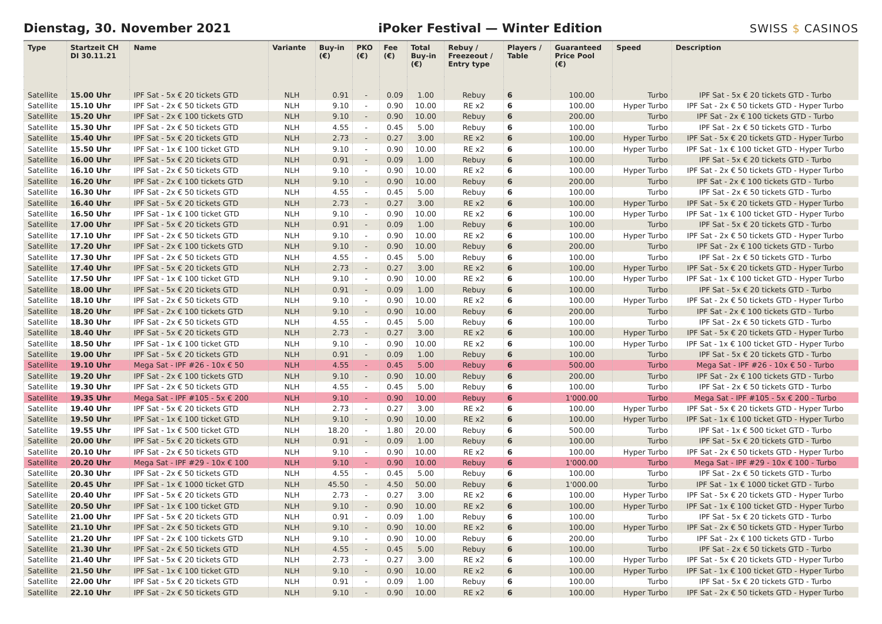Dienstag, 30. November 2021
iPoker Festival — Winter Edition
SWISS $ CASINOS
| Type | Startzeit CH DI 30.11.21 | Name | Variante | Buy-in (€) | PKO (€) | Fee (€) | Total Buy-in (€) | Rebuy / Freezeout / Entry type | Players / Table | Guaranteed Price Pool (€) | Speed | Description |
| --- | --- | --- | --- | --- | --- | --- | --- | --- | --- | --- | --- | --- |
| Satellite | 15.00 Uhr | IPF Sat - 5x € 20 tickets GTD | NLH | 0.91 | - | 0.09 | 1.00 | Rebuy | 6 | 100.00 | Turbo | IPF Sat - 5x € 20 tickets GTD - Turbo |
| Satellite | 15.10 Uhr | IPF Sat - 2x € 50 tickets GTD | NLH | 9.10 | - | 0.90 | 10.00 | RE x2 | 6 | 100.00 | Hyper Turbo | IPF Sat - 2x € 50 tickets GTD - Hyper Turbo |
| Satellite | 15.20 Uhr | IPF Sat - 2x € 100 tickets GTD | NLH | 9.10 | - | 0.90 | 10.00 | Rebuy | 6 | 200.00 | Turbo | IPF Sat - 2x € 100 tickets GTD - Turbo |
| Satellite | 15.30 Uhr | IPF Sat - 2x € 50 tickets GTD | NLH | 4.55 | - | 0.45 | 5.00 | Rebuy | 6 | 100.00 | Turbo | IPF Sat - 2x € 50 tickets GTD - Turbo |
| Satellite | 15.40 Uhr | IPF Sat - 5x € 20 tickets GTD | NLH | 2.73 | - | 0.27 | 3.00 | RE x2 | 6 | 100.00 | Hyper Turbo | IPF Sat - 5x € 20 tickets GTD - Hyper Turbo |
| Satellite | 15.50 Uhr | IPF Sat - 1x € 100 ticket GTD | NLH | 9.10 | - | 0.90 | 10.00 | RE x2 | 6 | 100.00 | Hyper Turbo | IPF Sat - 1x € 100 ticket GTD - Hyper Turbo |
| Satellite | 16.00 Uhr | IPF Sat - 5x € 20 tickets GTD | NLH | 0.91 | - | 0.09 | 1.00 | Rebuy | 6 | 100.00 | Turbo | IPF Sat - 5x € 20 tickets GTD - Turbo |
| Satellite | 16.10 Uhr | IPF Sat - 2x € 50 tickets GTD | NLH | 9.10 | - | 0.90 | 10.00 | RE x2 | 6 | 100.00 | Hyper Turbo | IPF Sat - 2x € 50 tickets GTD - Hyper Turbo |
| Satellite | 16.20 Uhr | IPF Sat - 2x € 100 tickets GTD | NLH | 9.10 | - | 0.90 | 10.00 | Rebuy | 6 | 200.00 | Turbo | IPF Sat - 2x € 100 tickets GTD - Turbo |
| Satellite | 16.30 Uhr | IPF Sat - 2x € 50 tickets GTD | NLH | 4.55 | - | 0.45 | 5.00 | Rebuy | 6 | 100.00 | Turbo | IPF Sat - 2x € 50 tickets GTD - Turbo |
| Satellite | 16.40 Uhr | IPF Sat - 5x € 20 tickets GTD | NLH | 2.73 | - | 0.27 | 3.00 | RE x2 | 6 | 100.00 | Hyper Turbo | IPF Sat - 5x € 20 tickets GTD - Hyper Turbo |
| Satellite | 16.50 Uhr | IPF Sat - 1x € 100 ticket GTD | NLH | 9.10 | - | 0.90 | 10.00 | RE x2 | 6 | 100.00 | Hyper Turbo | IPF Sat - 1x € 100 ticket GTD - Hyper Turbo |
| Satellite | 17.00 Uhr | IPF Sat - 5x € 20 tickets GTD | NLH | 0.91 | - | 0.09 | 1.00 | Rebuy | 6 | 100.00 | Turbo | IPF Sat - 5x € 20 tickets GTD - Turbo |
| Satellite | 17.10 Uhr | IPF Sat - 2x € 50 tickets GTD | NLH | 9.10 | - | 0.90 | 10.00 | RE x2 | 6 | 100.00 | Hyper Turbo | IPF Sat - 2x € 50 tickets GTD - Hyper Turbo |
| Satellite | 17.20 Uhr | IPF Sat - 2x € 100 tickets GTD | NLH | 9.10 | - | 0.90 | 10.00 | Rebuy | 6 | 200.00 | Turbo | IPF Sat - 2x € 100 tickets GTD - Turbo |
| Satellite | 17.30 Uhr | IPF Sat - 2x € 50 tickets GTD | NLH | 4.55 | - | 0.45 | 5.00 | Rebuy | 6 | 100.00 | Turbo | IPF Sat - 2x € 50 tickets GTD - Turbo |
| Satellite | 17.40 Uhr | IPF Sat - 5x € 20 tickets GTD | NLH | 2.73 | - | 0.27 | 3.00 | RE x2 | 6 | 100.00 | Hyper Turbo | IPF Sat - 5x € 20 tickets GTD - Hyper Turbo |
| Satellite | 17.50 Uhr | IPF Sat - 1x € 100 ticket GTD | NLH | 9.10 | - | 0.90 | 10.00 | RE x2 | 6 | 100.00 | Hyper Turbo | IPF Sat - 1x € 100 ticket GTD - Hyper Turbo |
| Satellite | 18.00 Uhr | IPF Sat - 5x € 20 tickets GTD | NLH | 0.91 | - | 0.09 | 1.00 | Rebuy | 6 | 100.00 | Turbo | IPF Sat - 5x € 20 tickets GTD - Turbo |
| Satellite | 18.10 Uhr | IPF Sat - 2x € 50 tickets GTD | NLH | 9.10 | - | 0.90 | 10.00 | RE x2 | 6 | 100.00 | Hyper Turbo | IPF Sat - 2x € 50 tickets GTD - Hyper Turbo |
| Satellite | 18.20 Uhr | IPF Sat - 2x € 100 tickets GTD | NLH | 9.10 | - | 0.90 | 10.00 | Rebuy | 6 | 200.00 | Turbo | IPF Sat - 2x € 100 tickets GTD - Turbo |
| Satellite | 18.30 Uhr | IPF Sat - 2x € 50 tickets GTD | NLH | 4.55 | - | 0.45 | 5.00 | Rebuy | 6 | 100.00 | Turbo | IPF Sat - 2x € 50 tickets GTD - Turbo |
| Satellite | 18.40 Uhr | IPF Sat - 5x € 20 tickets GTD | NLH | 2.73 | - | 0.27 | 3.00 | RE x2 | 6 | 100.00 | Hyper Turbo | IPF Sat - 5x € 20 tickets GTD - Hyper Turbo |
| Satellite | 18.50 Uhr | IPF Sat - 1x € 100 ticket GTD | NLH | 9.10 | - | 0.90 | 10.00 | RE x2 | 6 | 100.00 | Hyper Turbo | IPF Sat - 1x € 100 ticket GTD - Hyper Turbo |
| Satellite | 19.00 Uhr | IPF Sat - 5x € 20 tickets GTD | NLH | 0.91 | - | 0.09 | 1.00 | Rebuy | 6 | 100.00 | Turbo | IPF Sat - 5x € 20 tickets GTD - Turbo |
| Satellite | 19.10 Uhr | Mega Sat - IPF #26 - 10x € 50 | NLH | 4.55 | - | 0.45 | 5.00 | Rebuy | 6 | 500.00 | Turbo | Mega Sat - IPF #26 - 10x € 50 - Turbo |
| Satellite | 19.20 Uhr | IPF Sat - 2x € 100 tickets GTD | NLH | 9.10 | - | 0.90 | 10.00 | Rebuy | 6 | 200.00 | Turbo | IPF Sat - 2x € 100 tickets GTD - Turbo |
| Satellite | 19.30 Uhr | IPF Sat - 2x € 50 tickets GTD | NLH | 4.55 | - | 0.45 | 5.00 | Rebuy | 6 | 100.00 | Turbo | IPF Sat - 2x € 50 tickets GTD - Turbo |
| Satellite | 19.35 Uhr | Mega Sat - IPF #105 - 5x € 200 | NLH | 9.10 | - | 0.90 | 10.00 | Rebuy | 6 | 1'000.00 | Turbo | Mega Sat - IPF #105 - 5x € 200 - Turbo |
| Satellite | 19.40 Uhr | IPF Sat - 5x € 20 tickets GTD | NLH | 2.73 | - | 0.27 | 3.00 | RE x2 | 6 | 100.00 | Hyper Turbo | IPF Sat - 5x € 20 tickets GTD - Hyper Turbo |
| Satellite | 19.50 Uhr | IPF Sat - 1x € 100 ticket GTD | NLH | 9.10 | - | 0.90 | 10.00 | RE x2 | 6 | 100.00 | Hyper Turbo | IPF Sat - 1x € 100 ticket GTD - Hyper Turbo |
| Satellite | 19.55 Uhr | IPF Sat - 1x € 500 ticket GTD | NLH | 18.20 | - | 1.80 | 20.00 | Rebuy | 6 | 500.00 | Turbo | IPF Sat - 1x € 500 ticket GTD - Turbo |
| Satellite | 20.00 Uhr | IPF Sat - 5x € 20 tickets GTD | NLH | 0.91 | - | 0.09 | 1.00 | Rebuy | 6 | 100.00 | Turbo | IPF Sat - 5x € 20 tickets GTD - Turbo |
| Satellite | 20.10 Uhr | IPF Sat - 2x € 50 tickets GTD | NLH | 9.10 | - | 0.90 | 10.00 | RE x2 | 6 | 100.00 | Hyper Turbo | IPF Sat - 2x € 50 tickets GTD - Hyper Turbo |
| Satellite | 20.20 Uhr | Mega Sat - IPF #29 - 10x € 100 | NLH | 9.10 | - | 0.90 | 10.00 | Rebuy | 6 | 1'000.00 | Turbo | Mega Sat - IPF #29 - 10x € 100 - Turbo |
| Satellite | 20.30 Uhr | IPF Sat - 2x € 50 tickets GTD | NLH | 4.55 | - | 0.45 | 5.00 | Rebuy | 6 | 100.00 | Turbo | IPF Sat - 2x € 50 tickets GTD - Turbo |
| Satellite | 20.45 Uhr | IPF Sat - 1x € 1000 ticket GTD | NLH | 45.50 | - | 4.50 | 50.00 | Rebuy | 6 | 1'000.00 | Turbo | IPF Sat - 1x € 1000 ticket GTD - Turbo |
| Satellite | 20.40 Uhr | IPF Sat - 5x € 20 tickets GTD | NLH | 2.73 | - | 0.27 | 3.00 | RE x2 | 6 | 100.00 | Hyper Turbo | IPF Sat - 5x € 20 tickets GTD - Hyper Turbo |
| Satellite | 20.50 Uhr | IPF Sat - 1x € 100 ticket GTD | NLH | 9.10 | - | 0.90 | 10.00 | RE x2 | 6 | 100.00 | Hyper Turbo | IPF Sat - 1x € 100 ticket GTD - Hyper Turbo |
| Satellite | 21.00 Uhr | IPF Sat - 5x € 20 tickets GTD | NLH | 0.91 | - | 0.09 | 1.00 | Rebuy | 6 | 100.00 | Turbo | IPF Sat - 5x € 20 tickets GTD - Turbo |
| Satellite | 21.10 Uhr | IPF Sat - 2x € 50 tickets GTD | NLH | 9.10 | - | 0.90 | 10.00 | RE x2 | 6 | 100.00 | Hyper Turbo | IPF Sat - 2x € 50 tickets GTD - Hyper Turbo |
| Satellite | 21.20 Uhr | IPF Sat - 2x € 100 tickets GTD | NLH | 9.10 | - | 0.90 | 10.00 | Rebuy | 6 | 200.00 | Turbo | IPF Sat - 2x € 100 tickets GTD - Turbo |
| Satellite | 21.30 Uhr | IPF Sat - 2x € 50 tickets GTD | NLH | 4.55 | - | 0.45 | 5.00 | Rebuy | 6 | 100.00 | Turbo | IPF Sat - 2x € 50 tickets GTD - Turbo |
| Satellite | 21.40 Uhr | IPF Sat - 5x € 20 tickets GTD | NLH | 2.73 | - | 0.27 | 3.00 | RE x2 | 6 | 100.00 | Hyper Turbo | IPF Sat - 5x € 20 tickets GTD - Hyper Turbo |
| Satellite | 21.50 Uhr | IPF Sat - 1x € 100 ticket GTD | NLH | 9.10 | - | 0.90 | 10.00 | RE x2 | 6 | 100.00 | Hyper Turbo | IPF Sat - 1x € 100 ticket GTD - Hyper Turbo |
| Satellite | 22.00 Uhr | IPF Sat - 5x € 20 tickets GTD | NLH | 0.91 | - | 0.09 | 1.00 | Rebuy | 6 | 100.00 | Turbo | IPF Sat - 5x € 20 tickets GTD - Turbo |
| Satellite | 22.10 Uhr | IPF Sat - 2x € 50 tickets GTD | NLH | 9.10 | - | 0.90 | 10.00 | RE x2 | 6 | 100.00 | Hyper Turbo | IPF Sat - 2x € 50 tickets GTD - Hyper Turbo |